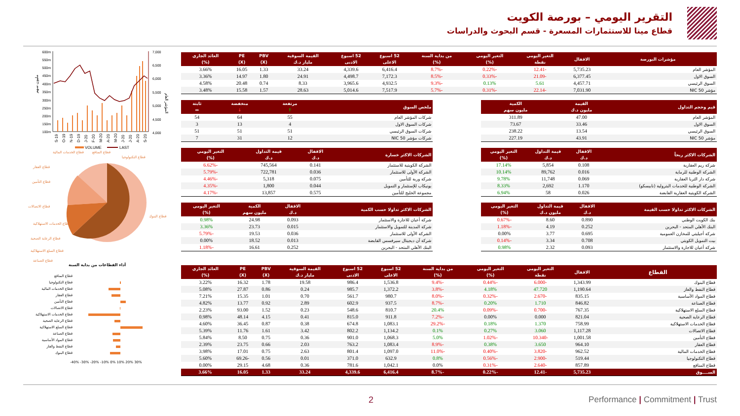التقرير اليومي – بورصة الكويت
قطاع مينا للاستثمارات المسعرة - قسم البحوث والدراسات
600m
550m
500m
450m
400m
350m
300m
250m
200m
150m
100m
7,000
6,500
6,000
5,500
5,000
4,500
4,000
مليون سهم
المؤشر العام
S-19
O-19
N-19
D-19
J-20
F-20
M-20
A-20
M-20
J-20
J-20
A-20
S-20
VOLUME
LAST
قطاع الخدمات المالية
قطاع المنافع
قطاع التكنولوجيا
قطاع العقار
قطاع التأمين
قطاع الاتصالات
قطاع الخدمات الاستهلاكية
قطاع الرعاية الصحية
قطاع السلع الاستهلاكية
قطاع الصناعة
قطاع البنوك
أداء القطاعات من بداية السنة
قطاع المنافع
قطاع التكنولوجيا
قطاع الخدمات المالية
قطاع العقار
قطاع التأمين
قطاع الاتصالات
قطاع الخدمات الاستهلاكية
قطاع الرعاية الصحية
قطاع السلع الاستهلاكية
قطاع الصناعة
قطاع المواد الأساسية
قطاع النفط والغاز
قطاع البنوك
-40% -30% -20% -10% 0% 10% 20% 30%
| مؤشرات البورصة | الاقفال | التغير اليومي نقطة | التغير اليومي (%) | من بداية السنة (%) | 52 اسبوع الاعلى | 52 اسبوع الادنى | القيمة السوقية مليار د.ك | PBV (X) | PE (X) | العائد الجاري (%) |
| --- | --- | --- | --- | --- | --- | --- | --- | --- | --- | --- |
| المؤشر العام | 5,735.23 | -12.41 | -0.22% | -8.7% | 6,416.4 | 4,339.6 | 33.24 | 1.33 | 16.05 | 3.66% |
| السوق الاول | 6,377.45 | -21.09 | -0.33% | -8.5% | 7,172.3 | 4,498.7 | 24.91 | 1.80 | 14.97 | 3.36% |
| السوق الرئيسي | 4,457.71 | 5.61 | 0.13% | -9.3% | 4,932.5 | 3,965.6 | 8.33 | 0.74 | 20.48 | 4.58% |
| مؤشر NIC 50 | 7,031.90 | -22.14 | -0.31% | -5.7% | 7,517.9 | 5,014.6 | 28.63 | 1.57 | 15.58 | 3.48% |
| قيم وحجم التداول | القيمة مليون د.ك | الكمية مليون سهم |
| --- | --- | --- |
| المؤشر العام | 47.00 | 311.89 |
| السوق الاول | 33.46 | 73.67 |
| السوق الرئيسي | 13.54 | 238.22 |
| مؤشر NIC 50 | 43.91 | 227.19 |
| ملخص السوق | مرتفعة ↑ | منخفضة ↓ | ثابتة ↔ |
| --- | --- | --- | --- |
| شركات المؤشر العام | 55 | 64 | 54 |
| شركات السوق الاول | 4 | 13 | 3 |
| شركات السوق الرئيسي | 51 | 51 | 51 |
| شركات مؤشر NIC 50 | 12 | 31 | 7 |
| الشركات الاكثر ربحاً | الاقفال د.ك | قيمة التداول د.ك | التغير اليومي (%) |
| --- | --- | --- | --- |
| شركة ريم العقارية | 0.108 | 5,854 | 17.14% |
| الشركة الوطنية للرماية | 0.016 | 89,762 | 10.14% |
| شركة دار الثريا العقارية | 0.069 | 11,748 | 9.78% |
| الشركة الوطنية للخدمات البترولية (نابيسكو) | 1.170 | 2,692 | 8.33% |
| الشركة الكويتية العقارية القابضة | 0.026 | 58 | 6.94% |
| الشركات الاكثر خسارة | الاقفال د.ك | قيمة التداول د.ك | التغير اليومي (%) |
| --- | --- | --- | --- |
| الشركة الكويتية للاستثمار | 0.141 | 745,564 | -6.62% |
| الشركة الأولى للاستثمار | 0.036 | 722,781 | -5.79% |
| شركة وربة للتأمين | 0.075 | 5,318 | -4.46% |
| يونيكاب للإستثمار و التمويل | 0.044 | 1,800 | -4.35% |
| مجموعة الخليج للتأمين | 0.575 | 13,857 | -4.17% |
| الشركات الاكثر تداولا حسب القيمة | الاقفال د.ك | قيمة التداول مليون د.ك | التغير اليومي (%) |
| --- | --- | --- | --- |
| بنك الكويت الوطني | 0.890 | 8.60 | -0.67% |
| البنك الأهلي المتحد - البحرين | 0.252 | 4.19 | -1.18% |
| شركة أجيليتي للمخازن العمومية | 0.695 | 3.77 | 0.00% |
| بيت التمويل الكويتي | 0.708 | 3.34 | -0.14% |
| شركة أعيان للاجارة والاستثمار | 0.093 | 2.32 | 0.98% |
| الشركات الاكثر تداولا حسب الكمية | الاقفال د.ك | الكمية مليون سهم | التغير اليومي (%) |
| --- | --- | --- | --- |
| شركة أعيان للاجارة والاستثمار | 0.093 | 24.98 | 0.98% |
| شركة المدينة للتمويل والاستثمار | 0.015 | 23.73 | 3.36% |
| الشركة الأولى للاستثمار | 0.036 | 19.53 | -5.79% |
| شركة آن ديجيتال سيرفسس القابضة | 0.013 | 18.52 | 0.00% |
| البنك الأهلي المتحد - البحرين | 0.252 | 16.61 | -1.18% |
| القطاع | الاقفال | التغير اليومي نقطة | التغير اليومي (%) | من بداية السنة (%) | 52 اسبوع الاعلى | 52 اسبوع الادنى | القيمة السوقية مليار د.ك | PBV (X) | PE (X) | العائد الجاري (%) |
| --- | --- | --- | --- | --- | --- | --- | --- | --- | --- | --- |
| قطاع البنوك | 1,343.99 | -6.000 | -0.44% | -9.4% | 1,536.8 | 986.4 | 19.58 | 1.78 | 16.32 | 3.22% |
| قطاع النفط والغاز | 1,190.64 | 47.720 | 4.18% | -3.8% | 1,372.2 | 985.7 | 0.24 | 0.86 | 27.87 | 5.08% |
| قطاع المواد الأساسية | 835.15 | -2.670 | -0.32% | -8.0% | 980.7 | 561.7 | 0.70 | 1.01 | 15.35 | 7.21% |
| قطاع الصناعة | 846.82 | 1.710 | 0.20% | -8.7% | 937.5 | 602.9 | 2.89 | 0.92 | 13.77 | 4.82% |
| قطاع السلع الاستهلاكية | 767.35 | -0.700 | -0.09% | 20.4% | 810.7 | 548.6 | 0.23 | 1.52 | 93.00 | 2.23% |
| قطاع الرعاية الصحية | 821.04 | 0.000 | 0.00% | -7.2% | 911.8 | 815.0 | 0.41 | 4.15 | 48.14 | 0.98% |
| قطاع الخدمات الاستهلاكية | 758.99 | 1.370 | 0.18% | -29.2% | 1,083.1 | 674.8 | 0.38 | 0.87 | 36.45 | 4.60% |
| قطاع الاتصالات | 1,117.28 | 3.060 | 0.27% | 0.1% | 1,134.2 | 802.2 | 3.42 | 1.61 | 11.76 | 5.39% |
| قطاع التأمين | 1,001.58 | -10.340 | -1.02% | 5.0% | 1,068.3 | 901.0 | 0.36 | 0.75 | 8.50 | 5.84% |
| قطاع العقار | 964.10 | 3.650 | 0.38% | -8.9% | 1,083.4 | 763.2 | 2.03 | 0.66 | 23.75 | 2.39% |
| قطاع الخدمات المالية | 962.52 | -3.820 | -0.40% | -11.0% | 1,097.0 | 801.4 | 2.63 | 0.75 | 17.01 | 3.98% |
| قطاع التكنولوجيا | 519.44 | -2.900 | -0.56% | 0.8% | 632.9 | 371.0 | 0.01 | 0.56 | -69.26 | 5.60% |
| قطاع المنافع | 857.89 | -2.640 | -0.31% | 0.0% | 1,042.1 | 781.6 | 0.36 | 4.68 | 29.15 | 0.00% |
| الســــوق | 5,735.23 | -12.41 | -0.22% | -8.7% | 6,416.4 | 4,339.6 | 33.24 | 1.33 | 16.05 | 3.66% |
2 Performance | Commitment | Trust